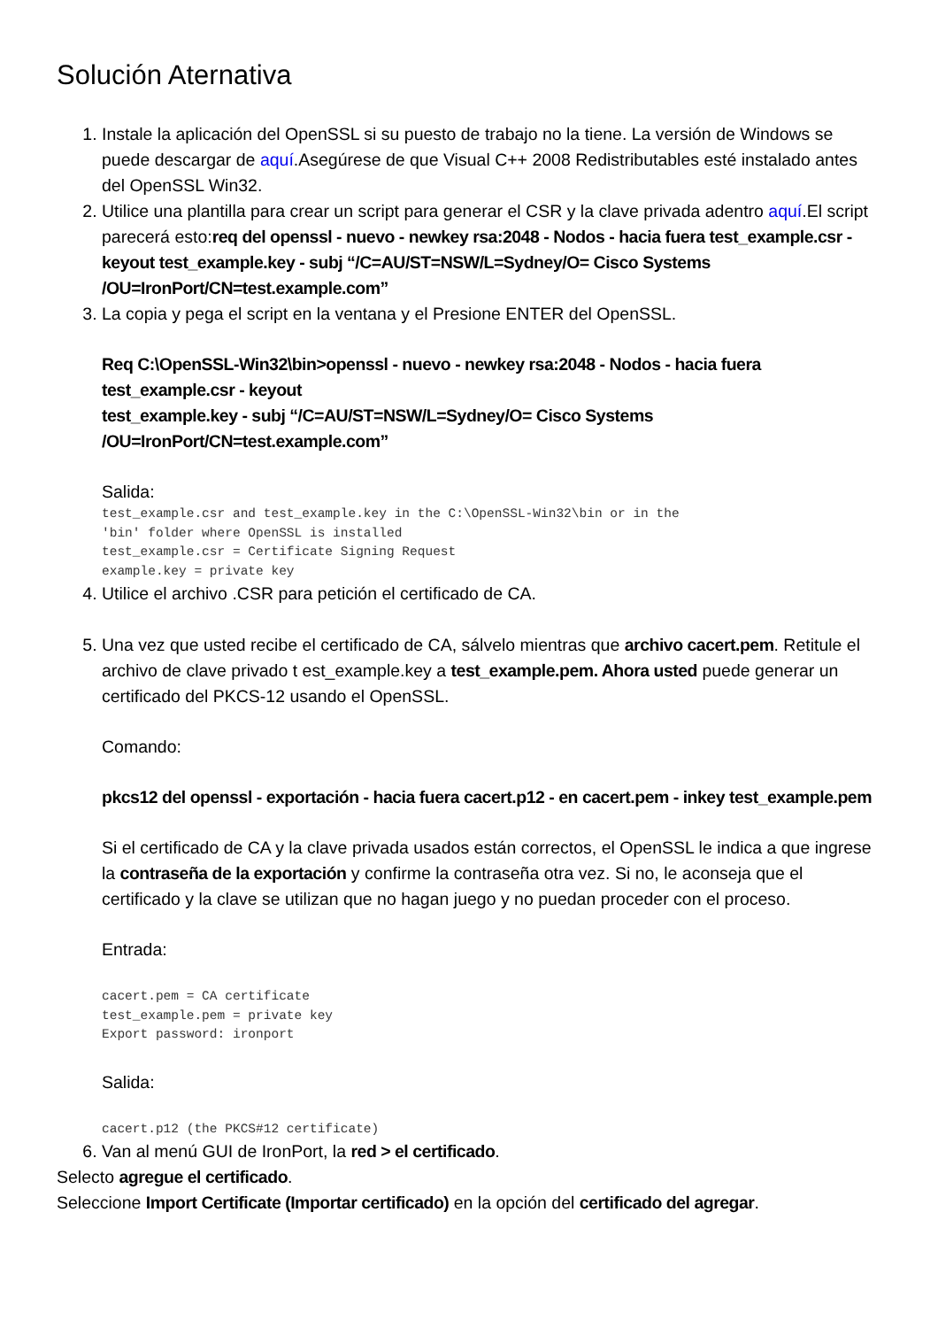Solución Aternativa
1. Instale la aplicación del OpenSSL si su puesto de trabajo no la tiene. La versión de Windows se puede descargar de aquí.Asegúrese de que Visual C++ 2008 Redistributables esté instalado antes del OpenSSL Win32.
2. Utilice una plantilla para crear un script para generar el CSR y la clave privada adentro aquí.El script parecerá esto:req del openssl - nuevo - newkey rsa:2048 - Nodos - hacia fuera test_example.csr - keyout test_example.key - subj “/C=AU/ST=NSW/L=Sydney/O= Cisco Systems /OU=IronPort/CN=test.example.com”
3. La copia y pega el script en la ventana y el Presione ENTER del OpenSSL.
Req C:\OpenSSL-Win32\bin>openssl - nuevo - newkey rsa:2048 - Nodos - hacia fuera test_example.csr - keyout
test_example.key - subj “/C=AU/ST=NSW/L=Sydney/O= Cisco Systems /OU=IronPort/CN=test.example.com”
Salida:
test_example.csr and test_example.key in the C:\OpenSSL-Win32\bin or in the
'bin' folder where OpenSSL is installed
test_example.csr = Certificate Signing Request
example.key = private key
4. Utilice el archivo .CSR para petición el certificado de CA.
5. Una vez que usted recibe el certificado de CA, sálvelo mientras que archivo cacert.pem. Retitule el archivo de clave privado t est_example.key a test_example.pem. Ahora usted puede generar un certificado del PKCS-12 usando el OpenSSL.
Comando:
pkcs12 del openssl - exportación - hacia fuera cacert.p12 - en cacert.pem - inkey test_example.pem
Si el certificado de CA y la clave privada usados están correctos, el OpenSSL le indica a que ingrese la contraseña de la exportación y confirme la contraseña otra vez. Si no, le aconseja que el certificado y la clave se utilizan que no hagan juego y no puedan proceder con el proceso.
Entrada:
cacert.pem = CA certificate
test_example.pem = private key
Export password: ironport
Salida:
cacert.p12 (the PKCS#12 certificate)
6. Van al menú GUI de IronPort, la red > el certificado.
Selecto agregue el certificado.
Seleccione Import Certificate (Importar certificado) en la opción del certificado del agregar.